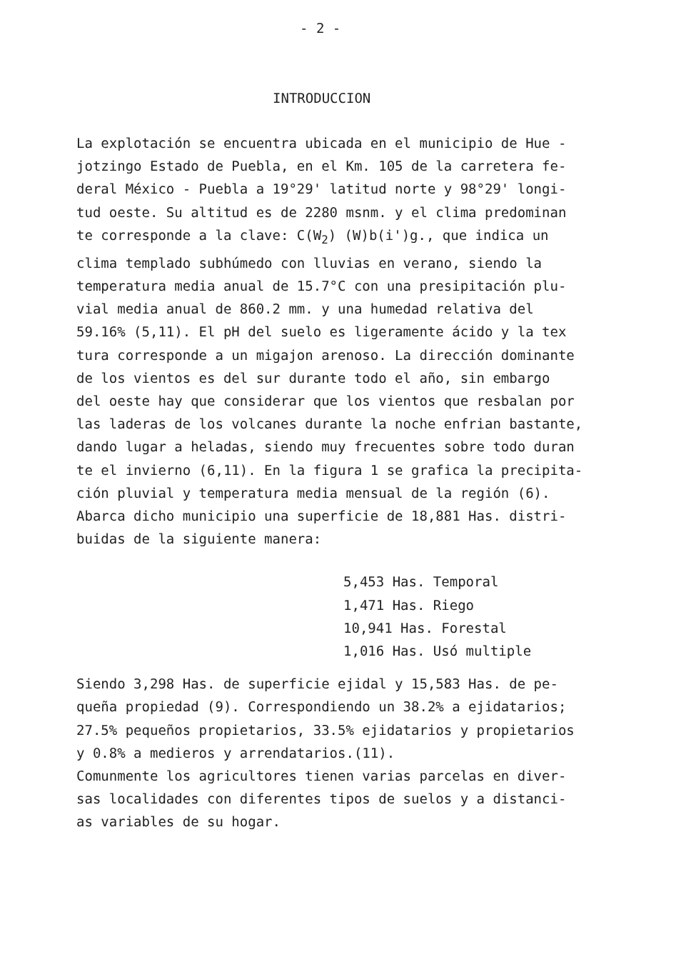- 2 -
INTRODUCCION
La explotación se encuentra ubicada en el municipio de Hue -
jotzingo Estado de Puebla, en el Km. 105 de la carretera fe-
deral México - Puebla a 19°29' latitud norte y 98°29' longi-
tud oeste. Su altitud es de 2280 msnm. y el clima predominan
te corresponde a la clave: C(W<sub>2</sub>) (W)b(i')g., que indica un
clima templado subhúmedo con lluvias en verano, siendo la
temperatura media anual de 15.7°C con una presipitación plu-
vial media anual de 860.2 mm. y una humedad relativa del
59.16% (5,11). El pH del suelo es ligeramente ácido y la tex
tura corresponde a un migajon arenoso. La dirección dominante
de los vientos es del sur durante todo el año, sin embargo
del oeste hay que considerar que los vientos que resbalan por
las laderas de los volcanes durante la noche enfrian bastante,
dando lugar a heladas, siendo muy frecuentes sobre todo duran
te el invierno (6,11). En la figura 1 se grafica la precipita-
ción pluvial y temperatura media mensual de la región (6).
Abarca dicho municipio una superficie de 18,881 Has. distri-
buidas de la siguiente manera:
5,453 Has. Temporal
1,471 Has. Riego
10,941 Has. Forestal
1,016 Has. Usó multiple
Siendo 3,298 Has. de superficie ejidal y 15,583 Has. de pe-
queña propiedad (9). Correspondiendo un 38.2% a ejidatarios;
27.5% pequeños propietarios, 33.5% ejidatarios y propietarios
y 0.8% a medieros y arrendatarios.(11).
Comunmente los agricultores tienen varias parcelas en diver-
sas localidades con diferentes tipos de suelos y a distanci-
as variables de su hogar.